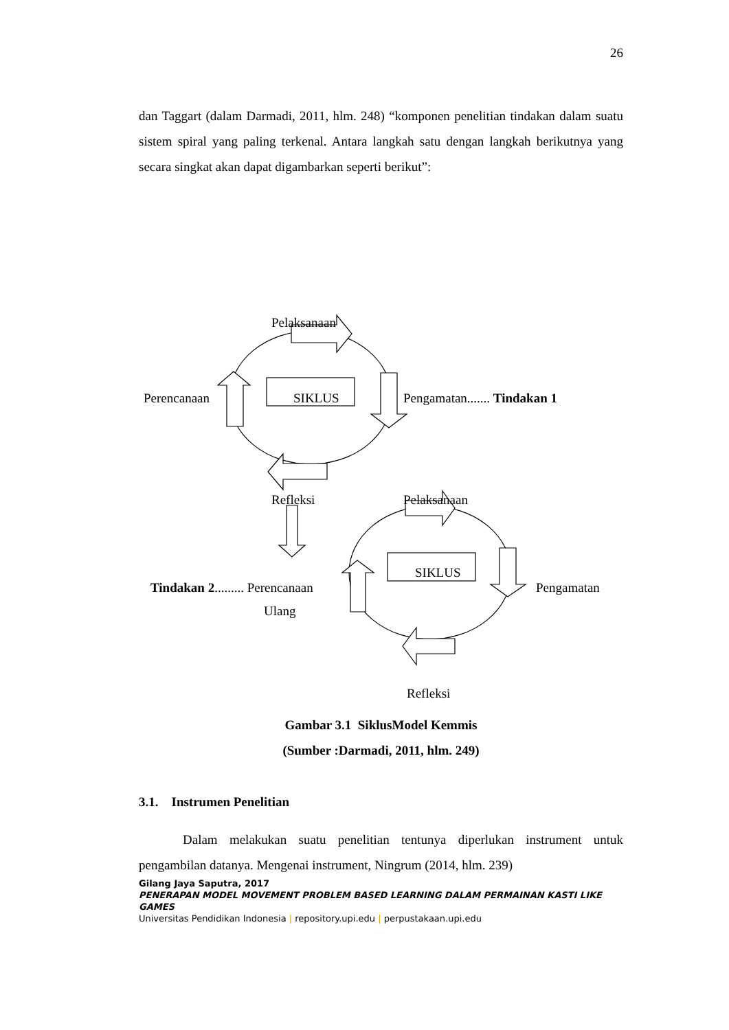26
dan Taggart (dalam Darmadi, 2011, hlm. 248) “komponen penelitian tindakan dalam suatu sistem spiral yang paling terkenal. Antara langkah satu dengan langkah berikutnya yang secara singkat akan dapat digambarkan seperti berikut”:
Pelaksanaan
Perencanaan SIKLUS Pengamatan....... Tindakan 1
Refleksi Pelaksanaan
Tindakan 2......... Perencanaan
SIKLUS
Pengamatan
Ulang
Refleksi
Gambar 3.1 SiklusModel Kemmis
(Sumber :Darmadi, 2011, hlm. 249)
3.1. Instrumen Penelitian
Dalam melakukan suatu penelitian tentunya diperlukan instrument untuk pengambilan datanya. Mengenai instrument, Ningrum (2014, hlm. 239)
Gilang Jaya Saputra, 2017
PENERAPAN MODEL MOVEMENT PROBLEM BASED LEARNING DALAM PERMAINAN KASTI LIKE GAMES
Universitas Pendidikan Indonesia | repository.upi.edu | perpustakaan.upi.edu